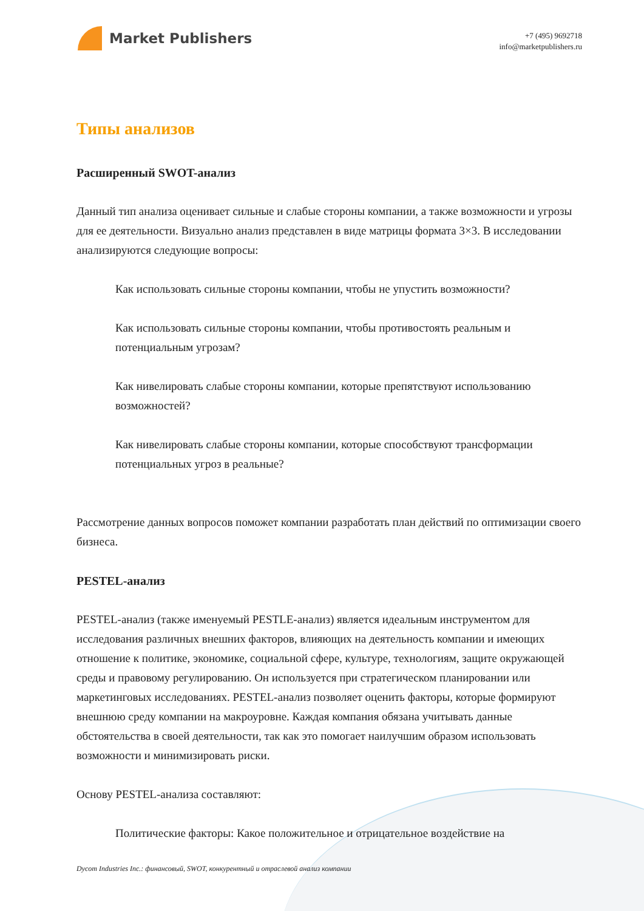Market Publishers
+7 (495) 9692718
info@marketpublishers.ru
Типы анализов
Расширенный SWOT-анализ
Данный тип анализа оценивает сильные и слабые стороны компании, а также возможности и угрозы для ее деятельности. Визуально анализ представлен в виде матрицы формата 3×3. В исследовании анализируются следующие вопросы:
Как использовать сильные стороны компании, чтобы не упустить возможности?
Как использовать сильные стороны компании, чтобы противостоять реальным и потенциальным угрозам?
Как нивелировать слабые стороны компании, которые препятствуют использованию возможностей?
Как нивелировать слабые стороны компании, которые способствуют трансформации потенциальных угроз в реальные?
Рассмотрение данных вопросов поможет компании разработать план действий по оптимизации своего бизнеса.
PESTEL-анализ
PESTEL-анализ (также именуемый PESTLE-анализ) является идеальным инструментом для исследования различных внешних факторов, влияющих на деятельность компании и имеющих отношение к политике, экономике, социальной сфере, культуре, технологиям, защите окружающей среды и правовому регулированию. Он используется при стратегическом планировании или маркетинговых исследованиях. PESTEL-анализ позволяет оценить факторы, которые формируют внешнюю среду компании на макроуровне. Каждая компания обязана учитывать данные обстоятельства в своей деятельности, так как это помогает наилучшим образом использовать возможности и минимизировать риски.
Основу PESTEL-анализа составляют:
Политические факторы: Какое положительное и отрицательное воздействие на
Dycom Industries Inc.: финансовый, SWOT, конкурентный и отраслевой анализ компании